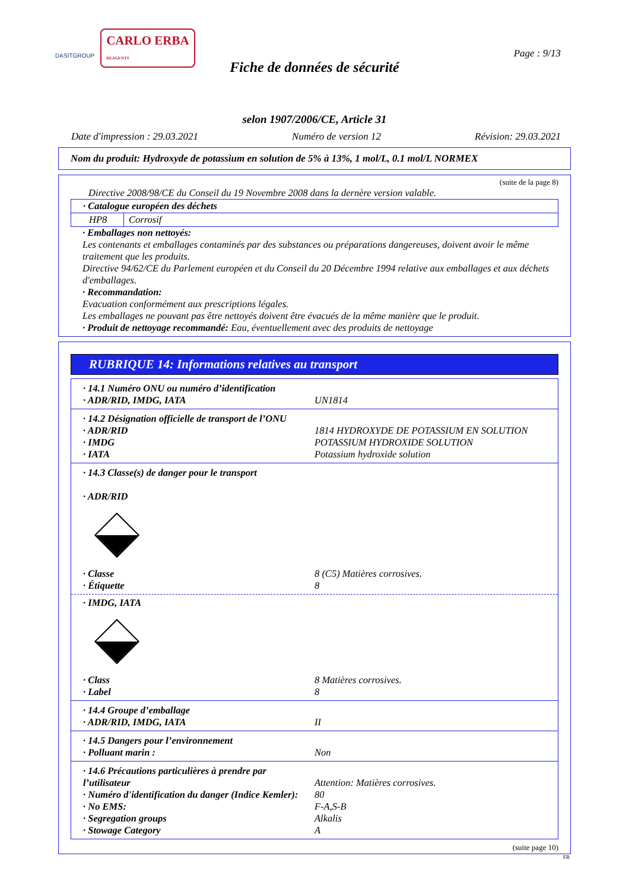DASITGROUP CARLO ERBA
REAGENTS
Page : 9/13
Fiche de données de sécurité
selon 1907/2006/CE, Article 31
Date d'impression : 29.03.2021 Numéro de version 12 Révision: 29.03.2021
Nom du produit: Hydroxyde de potassium en solution de 5% à 13%, 1 mol/L, 0.1 mol/L NORMEX
(suite de la page 8)
Directive 2008/98/CE du Conseil du 19 Novembre 2008 dans la dernère version valable.
| · Catalogue européen des déchets | |
| HP8 | Corrosif |
· Emballages non nettoyés:
Les contenants et emballages contaminés par des substances ou préparations dangereuses, doivent avoir le même traitement que les produits.
Directive 94/62/CE du Parlement européen et du Conseil du 20 Décembre 1994 relative aux emballages et aux déchets d'emballages.
· Recommandation:
Evacuation conformément aux prescriptions légales.
Les emballages ne pouvant pas être nettoyés doivent être évacués de la même manière que le produit.
· Produit de nettoyage recommandé: Eau, éventuellement avec des produits de nettoyage
RUBRIQUE 14: Informations relatives au transport
· 14.1 Numéro ONU ou numéro d’identification
· ADR/RID, IMDG, IATA UN1814
· 14.2 Désignation officielle de transport de l’ONU
· ADR/RID 1814 HYDROXYDE DE POTASSIUM EN SOLUTION
· IMDG POTASSIUM HYDROXIDE SOLUTION
· IATA Potassium hydroxide solution
· 14.3 Classe(s) de danger pour le transport
· ADR/RID
· Classe 8 (C5) Matières corrosives.
· Étiquette 8
· IMDG, IATA
· Class 8 Matières corrosives.
· Label 8
· 14.4 Groupe d’emballage
· ADR/RID, IMDG, IATA II
· 14.5 Dangers pour l’environnement
· Polluant marin : Non
· 14.6 Précautions particulières à prendre par l’utilisateur
Attention: Matières corrosives.
· Numéro d'identification du danger (Indice Kemler):
80
· No EMS: F-A,S-B
· Segregation groups Alkalis
· Stowage Category A
(suite page 10)
FR